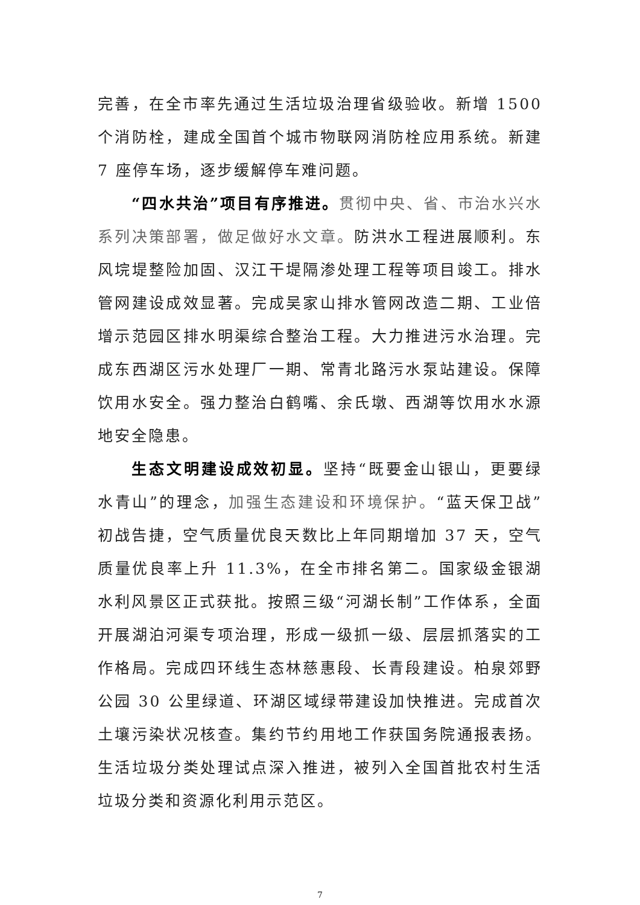完善，在全市率先通过生活垃圾治理省级验收。新增 1500 个消防栓，建成全国首个城市物联网消防栓应用系统。新建 7 座停车场，逐步缓解停车难问题。
“四水共治”项目有序推进。贯彻中央、省、市治水兴水系列决策部署，做足做好水文章。防洪水工程进展顺利。东风垸堤整险加固、汉江干堤隔渗处理工程等项目竣工。排水管网建设成效显著。完成吴家山排水管网改造二期、工业倍增示范园区排水明渠综合整治工程。大力推进污水治理。完成东西湖区污水处理厂一期、常青北路污水泵站建设。保障饮用水安全。强力整治白鹤嘴、余氏墩、西湖等饮用水水源地安全隐患。
生态文明建设成效初显。坚持“既要金山银山，更要绿水青山”的理念，加强生态建设和环境保护。“蓝天保卫战”初战告捷，空气质量优良天数比上年同期增加 37 天，空气质量优良率上升 11.3%，在全市排名第二。国家级金银湖水利风景区正式获批。按照三级“河湖长制”工作体系，全面开展湖泊河渠专项治理，形成一级抓一级、层层抓落实的工作格局。完成四环线生态林慈惠段、长青段建设。柏泉郊野公园 30 公里绿道、环湖区域绿带建设加快推进。完成首次土壤污染状况核查。集约节约用地工作获国务院通报表扬。生活垃圾分类处理试点深入推进，被列入全国首批农村生活垃圾分类和资源化利用示范区。
7